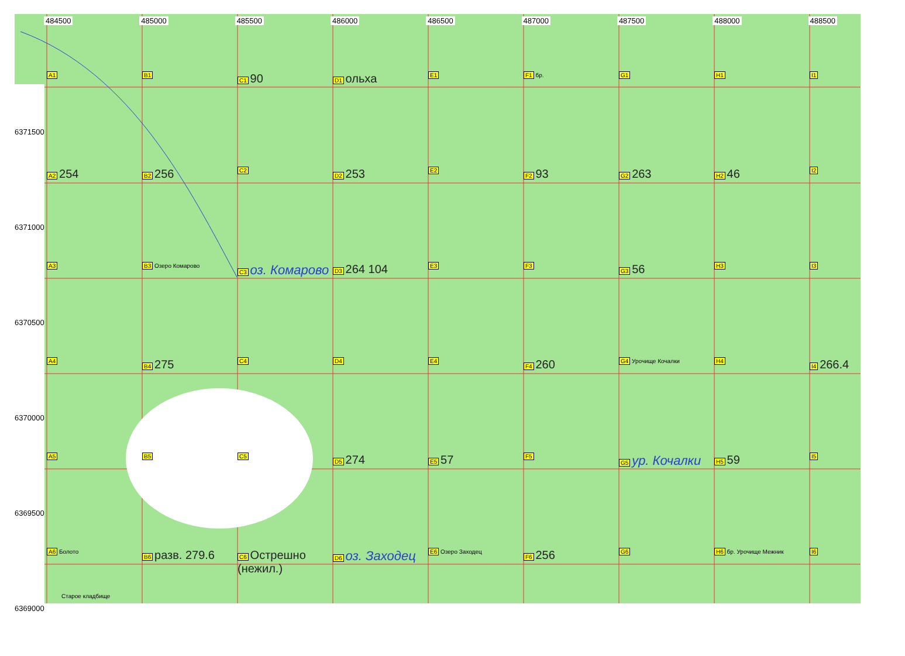484500 485000 485500 486000 486500 487000 487500 488000 488500
A1
B1
C1 90
D1 ольха
E1
F1 бр.
G1
H1
I1
A2 254
B2 256
C2
D2 253
E2
F2 93
G2 263
H2 46
I2
A3
B3 Озеро Комарово
C3 оз. Комарово
D3 264 104
E3
F3
G3 56
H3
I3
A4
B4 275
C4
D4
E4
F4 260
G4 Урочище Кочалки
H4
I4 266.4
A5
B5
C5
D5 274
E5 57
F5
G5 ур. Кочалки
H5 59
I5
A6 Болото
B6 разв. 279.6
C6 Острешно (нежил.)
D6 оз. Заходец
E6 Озеро Заходец
F6 256
G6
H6 бр. Урочище Межник
I6
6371500
6371000
6370500
6370000
6369500
6369000
Старое кладбище